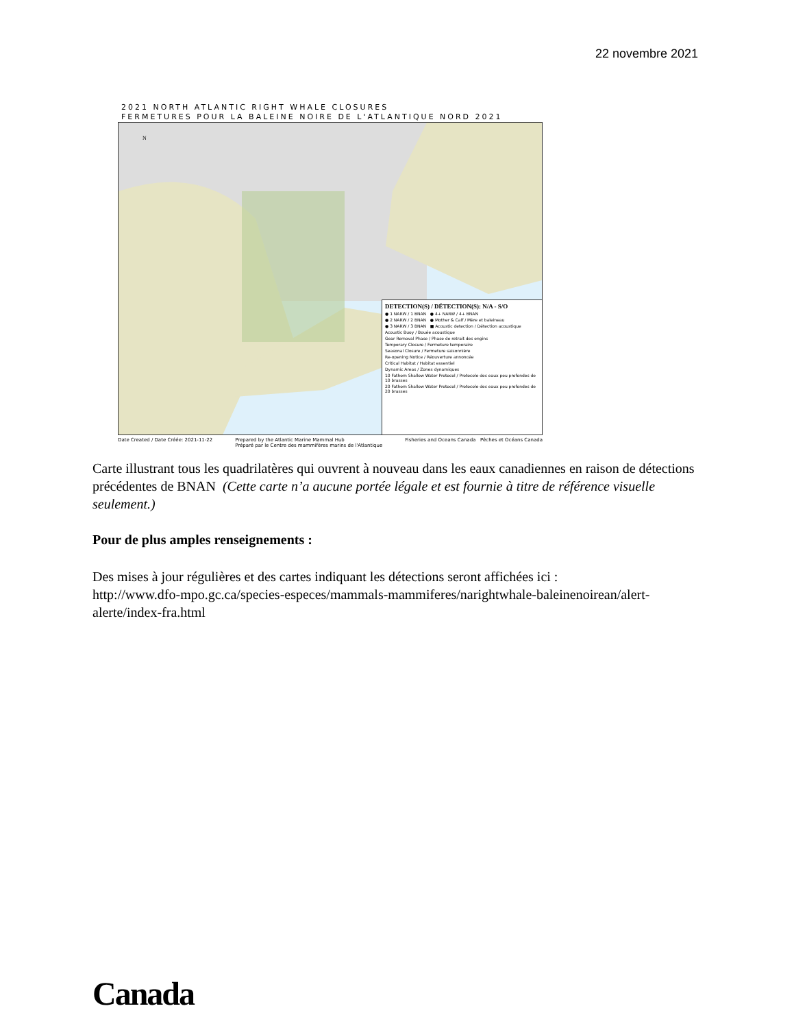22 novembre 2021
2021 NORTH ATLANTIC RIGHT WHALE CLOSURES
FERMETURES POUR LA BALEINE NOIRE DE L'ATLANTIQUE NORD 2021
N
DETECTION(S) / DÉTECTION(S): N/A - S/O
● 1 NARW / 1 BNAN ● 4+ NARW / 4+ BNAN
● 2 NARW / 2 BNAN ● Mother & Calf / Mère et baleineau
● 3 NARW / 3 BNAN ■ Acoustic detection / Détection acoustique
Acoustic Buoy / Bouée acoustique
Gear Removal Phase / Phase de retrait des engins
Temporary Closure / Fermeture temporaire
Seasonal Closure / Fermeture saisonnière
Re-opening Notice / Réouverture annoncée
Critical Habitat / Habitat essentiel
Dynamic Areas / Zones dynamiques
10 Fathom Shallow Water Protocol / Protocole des eaux peu profondes de 10 brasses
20 Fathom Shallow Water Protocol / Protocole des eaux peu profondes de 20 brasses
Date Created / Date Créée: 2021-11-22 Prepared by the Atlantic Marine Mammal Hub
Préparé par le Centre des mammifères marins de l'Atlantique Fisheries and Oceans Canada Pêches et Océans Canada
Carte illustrant tous les quadrilatères qui ouvrent à nouveau dans les eaux canadiennes en raison de détections précédentes de BNAN (Cette carte n’a aucune portée légale et est fournie à titre de référence visuelle seulement.)
Pour de plus amples renseignements :
Des mises à jour régulières et des cartes indiquant les détections seront affichées ici :
http://www.dfo-mpo.gc.ca/species-especes/mammals-mammiferes/narightwhale-baleinenoirean/alert-alerte/index-fra.html
Canada